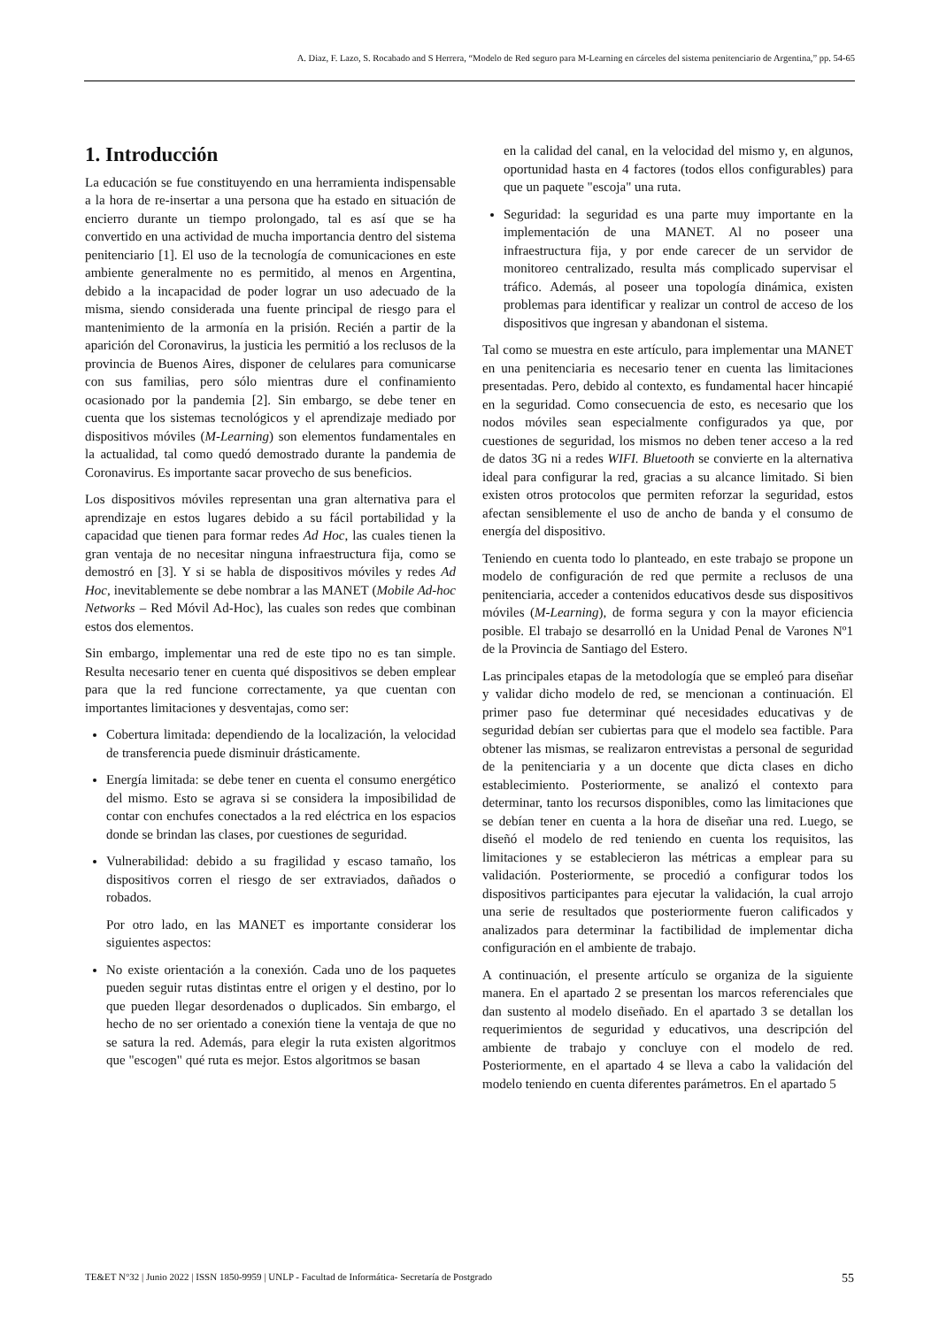A. Diaz, F. Lazo, S. Rocabado and S Herrera, “Modelo de Red seguro para M-Learning en cárceles del sistema penitenciario de Argentina,” pp. 54-65
1. Introducción
La educación se fue constituyendo en una herramienta indispensable a la hora de re-insertar a una persona que ha estado en situación de encierro durante un tiempo prolongado, tal es así que se ha convertido en una actividad de mucha importancia dentro del sistema penitenciario [1]. El uso de la tecnología de comunicaciones en este ambiente generalmente no es permitido, al menos en Argentina, debido a la incapacidad de poder lograr un uso adecuado de la misma, siendo considerada una fuente principal de riesgo para el mantenimiento de la armonía en la prisión. Recién a partir de la aparición del Coronavirus, la justicia les permitió a los reclusos de la provincia de Buenos Aires, disponer de celulares para comunicarse con sus familias, pero sólo mientras dure el confinamiento ocasionado por la pandemia [2]. Sin embargo, se debe tener en cuenta que los sistemas tecnológicos y el aprendizaje mediado por dispositivos móviles (M-Learning) son elementos fundamentales en la actualidad, tal como quedó demostrado durante la pandemia de Coronavirus. Es importante sacar provecho de sus beneficios.
Los dispositivos móviles representan una gran alternativa para el aprendizaje en estos lugares debido a su fácil portabilidad y la capacidad que tienen para formar redes Ad Hoc, las cuales tienen la gran ventaja de no necesitar ninguna infraestructura fija, como se demostró en [3]. Y si se habla de dispositivos móviles y redes Ad Hoc, inevitablemente se debe nombrar a las MANET (Mobile Ad-hoc Networks – Red Móvil Ad-Hoc), las cuales son redes que combinan estos dos elementos.
Sin embargo, implementar una red de este tipo no es tan simple. Resulta necesario tener en cuenta qué dispositivos se deben emplear para que la red funcione correctamente, ya que cuentan con importantes limitaciones y desventajas, como ser:
Cobertura limitada: dependiendo de la localización, la velocidad de transferencia puede disminuir drásticamente.
Energía limitada: se debe tener en cuenta el consumo energético del mismo. Esto se agrava si se considera la imposibilidad de contar con enchufes conectados a la red eléctrica en los espacios donde se brindan las clases, por cuestiones de seguridad.
Vulnerabilidad: debido a su fragilidad y escaso tamaño, los dispositivos corren el riesgo de ser extraviados, dañados o robados.
Por otro lado, en las MANET es importante considerar los siguientes aspectos:
No existe orientación a la conexión. Cada uno de los paquetes pueden seguir rutas distintas entre el origen y el destino, por lo que pueden llegar desordenados o duplicados. Sin embargo, el hecho de no ser orientado a conexión tiene la ventaja de que no se satura la red. Además, para elegir la ruta existen algoritmos que "escogen" qué ruta es mejor. Estos algoritmos se basan
en la calidad del canal, en la velocidad del mismo y, en algunos, oportunidad hasta en 4 factores (todos ellos configurables) para que un paquete "escoja" una ruta.
Seguridad: la seguridad es una parte muy importante en la implementación de una MANET. Al no poseer una infraestructura fija, y por ende carecer de un servidor de monitoreo centralizado, resulta más complicado supervisar el tráfico. Además, al poseer una topología dinámica, existen problemas para identificar y realizar un control de acceso de los dispositivos que ingresan y abandonan el sistema.
Tal como se muestra en este artículo, para implementar una MANET en una penitenciaria es necesario tener en cuenta las limitaciones presentadas. Pero, debido al contexto, es fundamental hacer hincapié en la seguridad. Como consecuencia de esto, es necesario que los nodos móviles sean especialmente configurados ya que, por cuestiones de seguridad, los mismos no deben tener acceso a la red de datos 3G ni a redes WIFI. Bluetooth se convierte en la alternativa ideal para configurar la red, gracias a su alcance limitado. Si bien existen otros protocolos que permiten reforzar la seguridad, estos afectan sensiblemente el uso de ancho de banda y el consumo de energía del dispositivo.
Teniendo en cuenta todo lo planteado, en este trabajo se propone un modelo de configuración de red que permite a reclusos de una penitenciaria, acceder a contenidos educativos desde sus dispositivos móviles (M-Learning), de forma segura y con la mayor eficiencia posible. El trabajo se desarrolló en la Unidad Penal de Varones Nº1 de la Provincia de Santiago del Estero.
Las principales etapas de la metodología que se empleó para diseñar y validar dicho modelo de red, se mencionan a continuación. El primer paso fue determinar qué necesidades educativas y de seguridad debían ser cubiertas para que el modelo sea factible. Para obtener las mismas, se realizaron entrevistas a personal de seguridad de la penitenciaria y a un docente que dicta clases en dicho establecimiento. Posteriormente, se analizó el contexto para determinar, tanto los recursos disponibles, como las limitaciones que se debían tener en cuenta a la hora de diseñar una red. Luego, se diseñó el modelo de red teniendo en cuenta los requisitos, las limitaciones y se establecieron las métricas a emplear para su validación. Posteriormente, se procedió a configurar todos los dispositivos participantes para ejecutar la validación, la cual arrojo una serie de resultados que posteriormente fueron calificados y analizados para determinar la factibilidad de implementar dicha configuración en el ambiente de trabajo.
A continuación, el presente artículo se organiza de la siguiente manera. En el apartado 2 se presentan los marcos referenciales que dan sustento al modelo diseñado. En el apartado 3 se detallan los requerimientos de seguridad y educativos, una descripción del ambiente de trabajo y concluye con el modelo de red. Posteriormente, en el apartado 4 se lleva a cabo la validación del modelo teniendo en cuenta diferentes parámetros. En el apartado 5
TE&ET N°32 | Junio 2022 | ISSN 1850-9959 | UNLP - Facultad de Informática- Secretaría de Postgrado 55